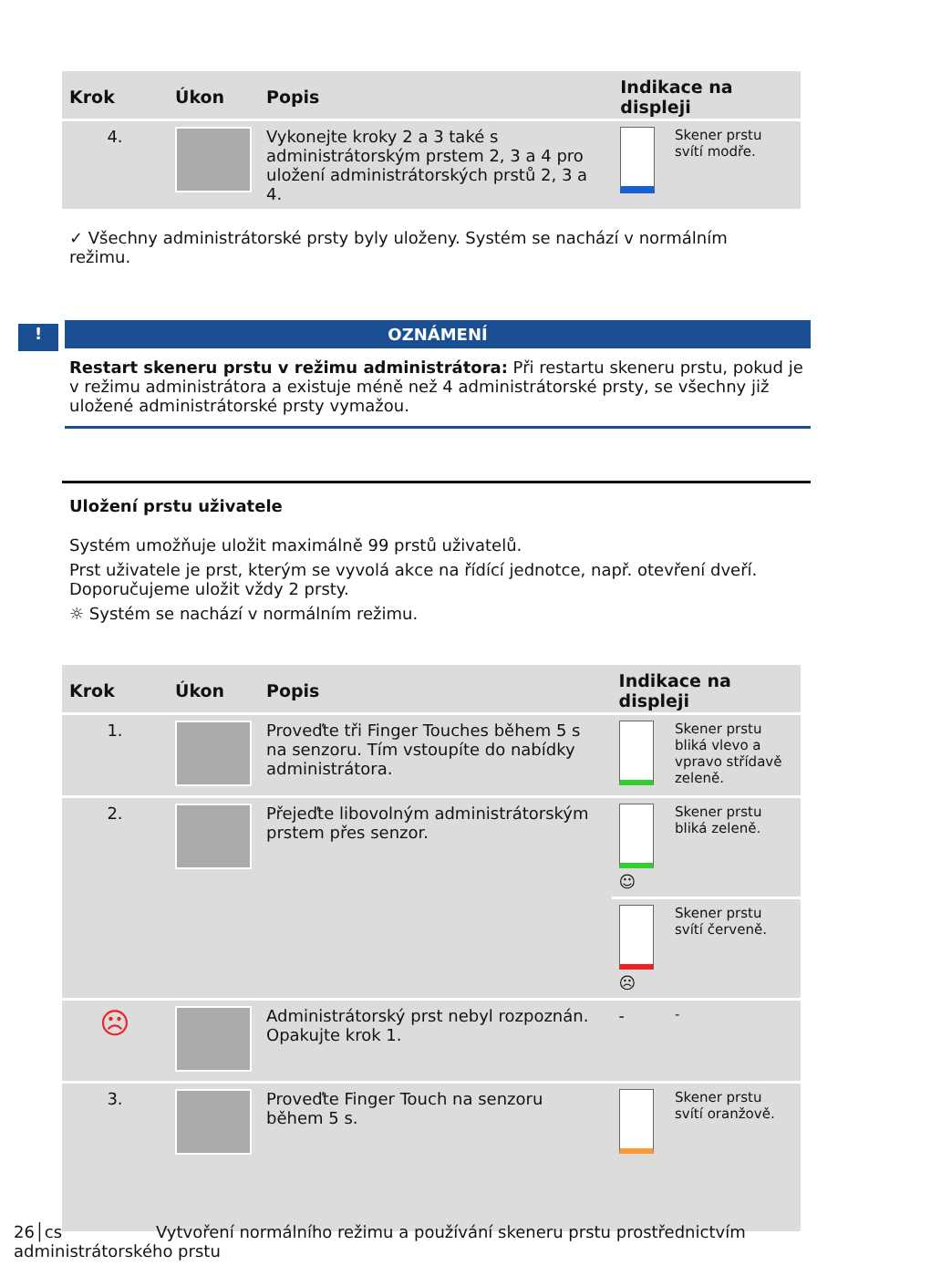| Krok | Úkon | Popis | Indikace na displeji | |
| --- | --- | --- | --- | --- |
| 4. | | Vykonejte kroky 2 a 3 také s administrátorským prstem 2, 3 a 4 pro uložení administrátorských prstů 2, 3 a 4. | | Skener prstu svítí modře. |
✓ Všechny administrátorské prsty byly uloženy. Systém se nachází v normálním režimu.
!
OZNÁMENÍ
Restart skeneru prstu v režimu administrátora: Při restartu skeneru prstu, pokud je v režimu administrátora a existuje méně než 4 administrátorské prsty, se všechny již uložené administrátorské prsty vymažou.
Uložení prstu uživatele
Systém umožňuje uložit maximálně 99 prstů uživatelů.
Prst uživatele je prst, kterým se vyvolá akce na řídící jednotce, např. otevření dveří. Doporučujeme uložit vždy 2 prsty.
☼ Systém se nachází v normálním režimu.
| Krok | Úkon | Popis | Indikace na displeji | |
| --- | --- | --- | --- | --- |
| 1. | | Proveďte tři Finger Touches během 5 s na senzoru. Tím vstoupíte do nabídky administrátora. | | Skener prstu bliká vlevo a vpravo střídavě zeleně. |
| 2. | | Přejeďte libovolným administrátorským prstem přes senzor. | ☺ | Skener prstu bliká zeleně. |
| | | | ☹ | Skener prstu svítí červeně. |
| ☹ | | Administrátorský prst nebyl rozpoznán. Opakujte krok 1. | - | - |
| 3. | | Proveďte Finger Touch na senzoru během 5 s. | | Skener prstu svítí oranžově. |
26│cs Vytvoření normálního režimu a používání skeneru prstu prostřednictvím administrátorského prstu